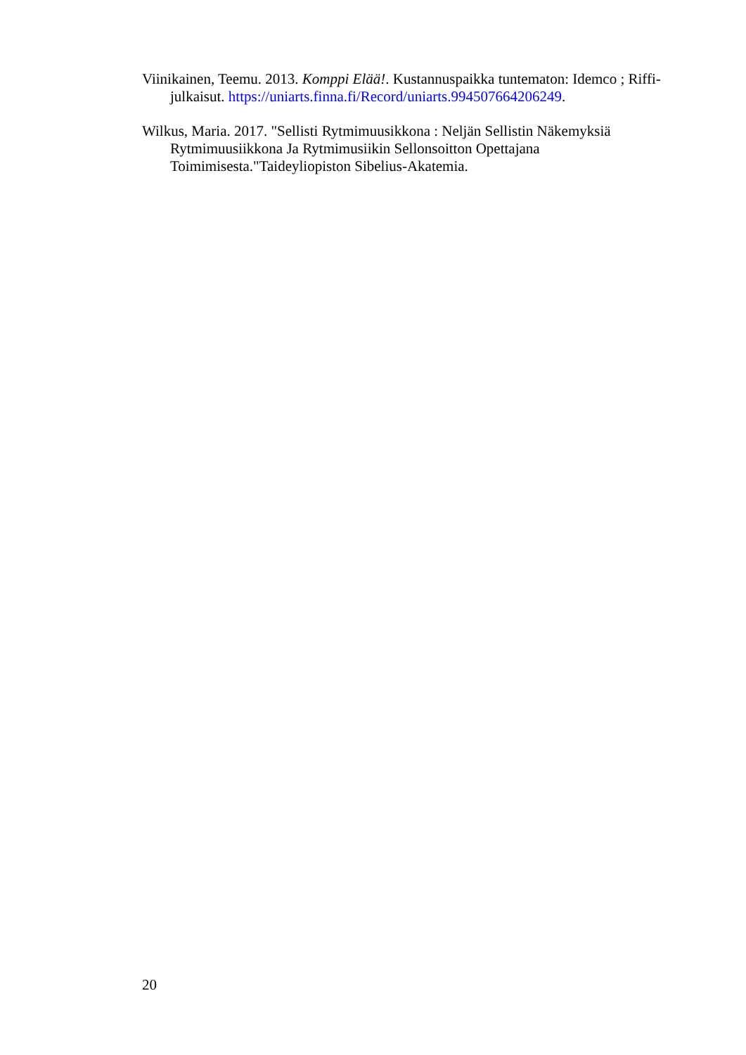Viinikainen, Teemu. 2013. Komppi Elää!. Kustannuspaikka tuntematon: Idemco ; Riffi-julkaisut. https://uniarts.finna.fi/Record/uniarts.994507664206249.
Wilkus, Maria. 2017. "Sellisti Rytmimuusikkona : Neljän Sellistin Näkemyksiä Rytmimuusiikkona Ja Rytmimusiikin Sellonsoitton Opettajana Toimimisesta."Taideyliopiston Sibelius-Akatemia.
20